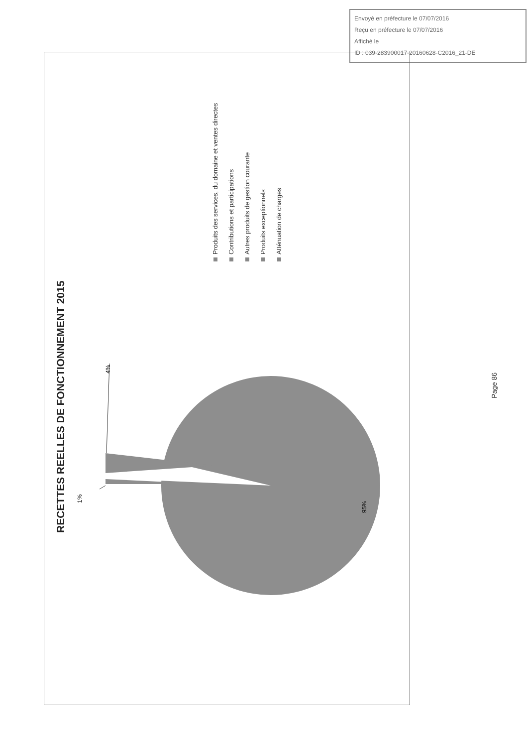Envoyé en préfecture le 07/07/2016
Reçu en préfecture le 07/07/2016
Affiché le
ID : 039-283900017-20160628-C2016_21-DE
RECETTES REELLES DE FONCTIONNEMENT 2015
4%
1%
95%
Produits des services, du domaine et ventes directes Contributions et participations Autres produits de gestion courante Produits exceptionnels Atténuation de charges
Page 86